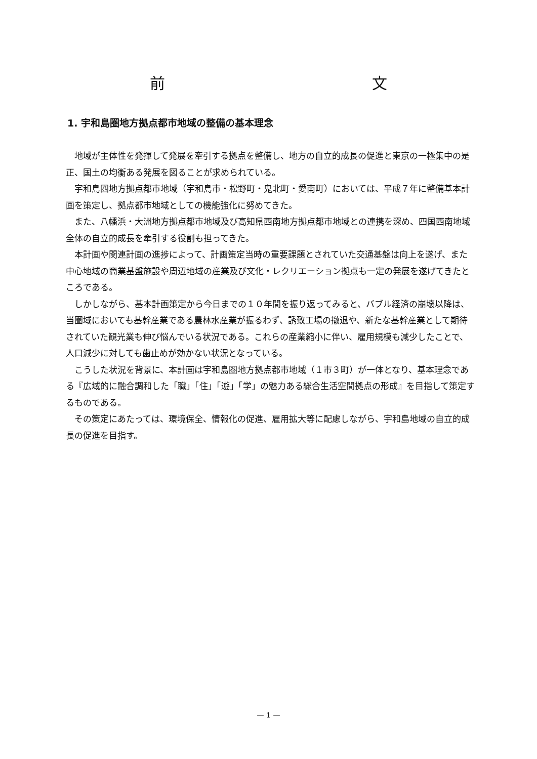前 文
1. 宇和島圏地方拠点都市地域の整備の基本理念
地域が主体性を発揮して発展を牽引する拠点を整備し、地方の自立的成長の促進と東京の一極集中の是正、国土の均衡ある発展を図ることが求められている。
宇和島圏地方拠点都市地域（宇和島市・松野町・鬼北町・愛南町）においては、平成７年に整備基本計画を策定し、拠点都市地域としての機能強化に努めてきた。
また、八幡浜・大洲地方拠点都市地域及び高知県西南地方拠点都市地域との連携を深め、四国西南地域全体の自立的成長を牽引する役割も担ってきた。
本計画や関連計画の進捗によって、計画策定当時の重要課題とされていた交通基盤は向上を遂げ、また中心地域の商業基盤施設や周辺地域の産業及び文化・レクリエーション拠点も一定の発展を遂げてきたところである。
しかしながら、基本計画策定から今日までの１０年間を振り返ってみると、バブル経済の崩壊以降は、当圏域においても基幹産業である農林水産業が振るわず、誘致工場の撤退や、新たな基幹産業として期待されていた観光業も伸び悩んでいる状況である。これらの産業縮小に伴い、雇用規模も減少したことで、人口減少に対しても歯止めが効かない状況となっている。
こうした状況を背景に、本計画は宇和島圏地方拠点都市地域（１市３町）が一体となり、基本理念である『広域的に融合調和した「職」「住」「遊」「学」の魅力ある総合生活空間拠点の形成』を目指して策定するものである。
その策定にあたっては、環境保全、情報化の促進、雇用拡大等に配慮しながら、宇和島地域の自立的成長の促進を目指す。
— 1 —